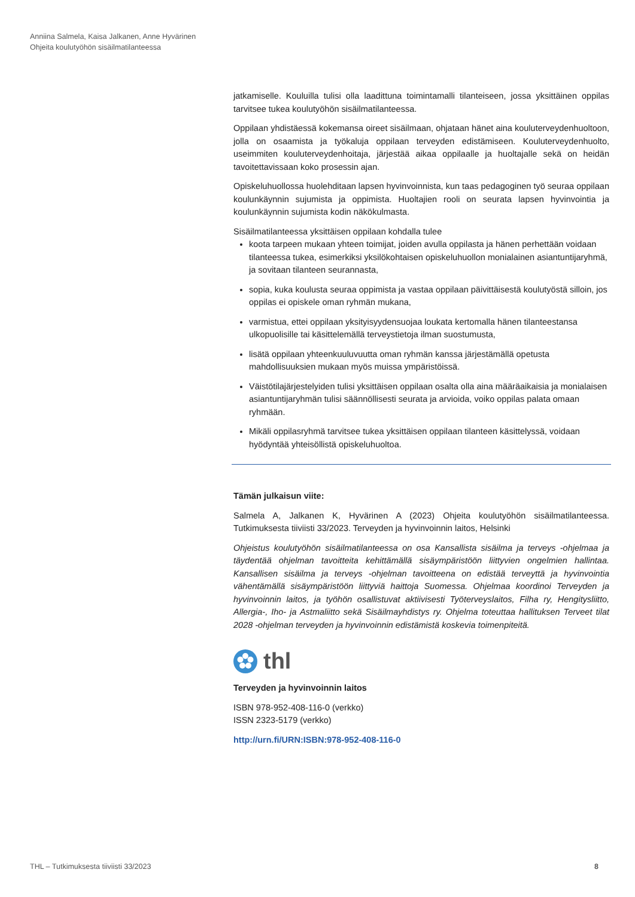Anniina Salmela, Kaisa Jalkanen, Anne Hyvärinen
Ohjeita koulutyöhön sisäilmatilanteessa
jatkamiselle. Kouluilla tulisi olla laadittuna toimintamalli tilanteiseen, jossa yksittäinen oppilas tarvitsee tukea koulutyöhön sisäilmatilanteessa.
Oppilaan yhdistäessä kokemansa oireet sisäilmaan, ohjataan hänet aina kouluterveydenhuoltoon, jolla on osaamista ja työkaluja oppilaan terveyden edistämiseen. Kouluterveydenhuolto, useimmiten kouluterveydenhoitaja, järjestää aikaa oppilaalle ja huoltajalle sekä on heidän tavoitettavissaan koko prosessin ajan.
Opiskeluhuollossa huolehditaan lapsen hyvinvoinnista, kun taas pedagoginen työ seuraa oppilaan koulunkäynnin sujumista ja oppimista. Huoltajien rooli on seurata lapsen hyvinvointia ja koulunkäynnin sujumista kodin näkökulmasta.
Sisäilmatilanteessa yksittäisen oppilaan kohdalla tulee
koota tarpeen mukaan yhteen toimijat, joiden avulla oppilasta ja hänen perhettään voidaan tilanteessa tukea, esimerkiksi yksilökohtaisen opiskeluhuollon monialainen asiantuntijaryhmä, ja sovitaan tilanteen seurannasta,
sopia, kuka koulusta seuraa oppimista ja vastaa oppilaan päivittäisestä koulutyöstä silloin, jos oppilas ei opiskele oman ryhmän mukana,
varmistua, ettei oppilaan yksityisyydensuojaa loukata kertomalla hänen tilanteestansa ulkopuolisille tai käsittelemällä terveystietoja ilman suostumusta,
lisätä oppilaan yhteenkuuluvuutta oman ryhmän kanssa järjestämällä opetusta mahdollisuuksien mukaan myös muissa ympäristöissä.
Väistötilajärjestelyiden tulisi yksittäisen oppilaan osalta olla aina määräaikaisia ja monialaisen asiantuntijaryhmän tulisi säännöllisesti seurata ja arvioida, voiko oppilas palata omaan ryhmään.
Mikäli oppilasryhmä tarvitsee tukea yksittäisen oppilaan tilanteen käsittelyssä, voidaan hyödyntää yhteisöllistä opiskeluhuoltoa.
Tämän julkaisun viite:
Salmela A, Jalkanen K, Hyvärinen A (2023) Ohjeita koulutyöhön sisäilmatilanteessa. Tutkimuksesta tiiviisti 33/2023. Terveyden ja hyvinvoinnin laitos, Helsinki
Ohjeistus koulutyöhön sisäilmatilanteessa on osa Kansallista sisäilma ja terveys -ohjelmaa ja täydentää ohjelman tavoitteita kehittämällä sisäympäristöön liittyvien ongelmien hallintaa. Kansallisen sisäilma ja terveys -ohjelman tavoitteena on edistää terveyttä ja hyvinvointia vähentämällä sisäympäristöön liittyviä haittoja Suomessa. Ohjelmaa koordinoi Terveyden ja hyvinvoinnin laitos, ja työhön osallistuvat aktiivisesti Työterveyslaitos, Filha ry, Hengitysliitto, Allergia-, Iho- ja Astmaliitto sekä Sisäilmayhdistys ry. Ohjelma toteuttaa hallituksen Terveet tilat 2028 -ohjelman terveyden ja hyvinvoinnin edistämistä koskevia toimenpiteitä.
thl
Terveyden ja hyvinvoinnin laitos
ISBN 978-952-408-116-0 (verkko)
ISSN 2323-5179 (verkko)
http://urn.fi/URN:ISBN:978-952-408-116-0
THL – Tutkimuksesta tiiviisti 33/2023 8